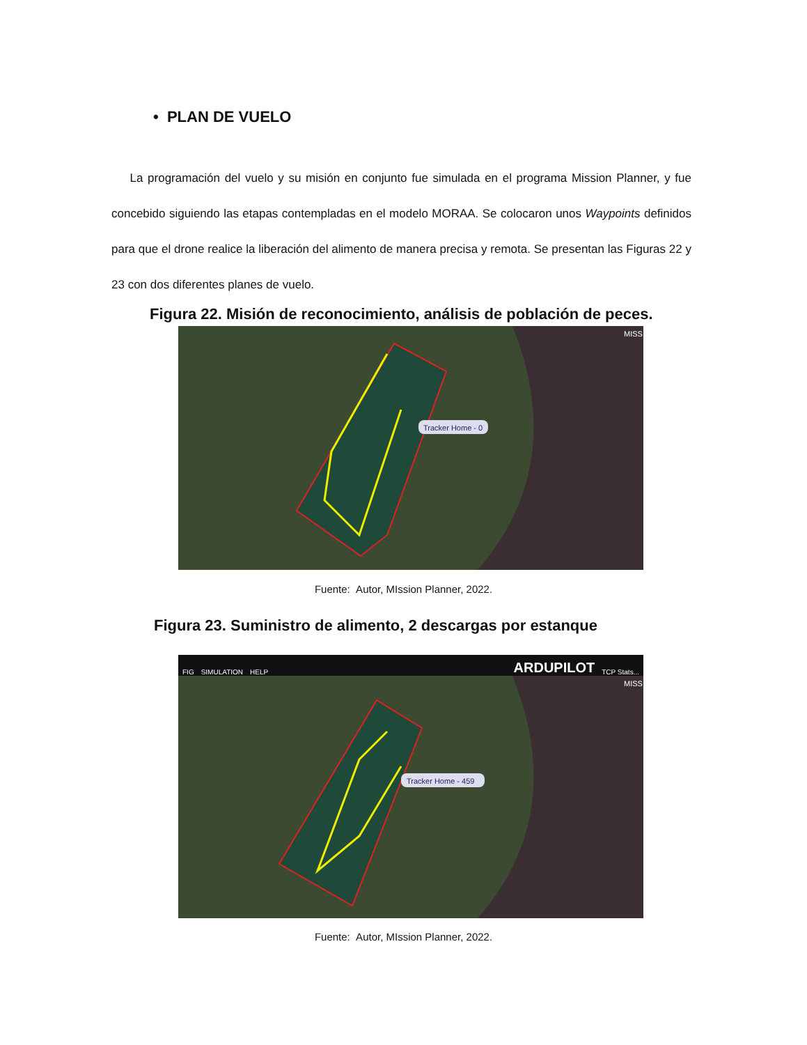• PLAN DE VUELO
La programación del vuelo y su misión en conjunto fue simulada en el programa Mission Planner, y fue concebido siguiendo las etapas contempladas en el modelo MORAA. Se colocaron unos Waypoints definidos para que el drone realice la liberación del alimento de manera precisa y remota. Se presentan las Figuras 22 y 23 con dos diferentes planes de vuelo.
Figura 22. Misión de reconocimiento, análisis de población de peces.
Tracker Home - 0
MISS
Fuente: Autor, MIssion Planner, 2022.
Figura 23. Suministro de alimento, 2 descargas por estanque
FIG SIMULATION HELP ARDUPILOT TCP Stats...
Tracker Home - 459
MISS
Fuente: Autor, MIssion Planner, 2022.